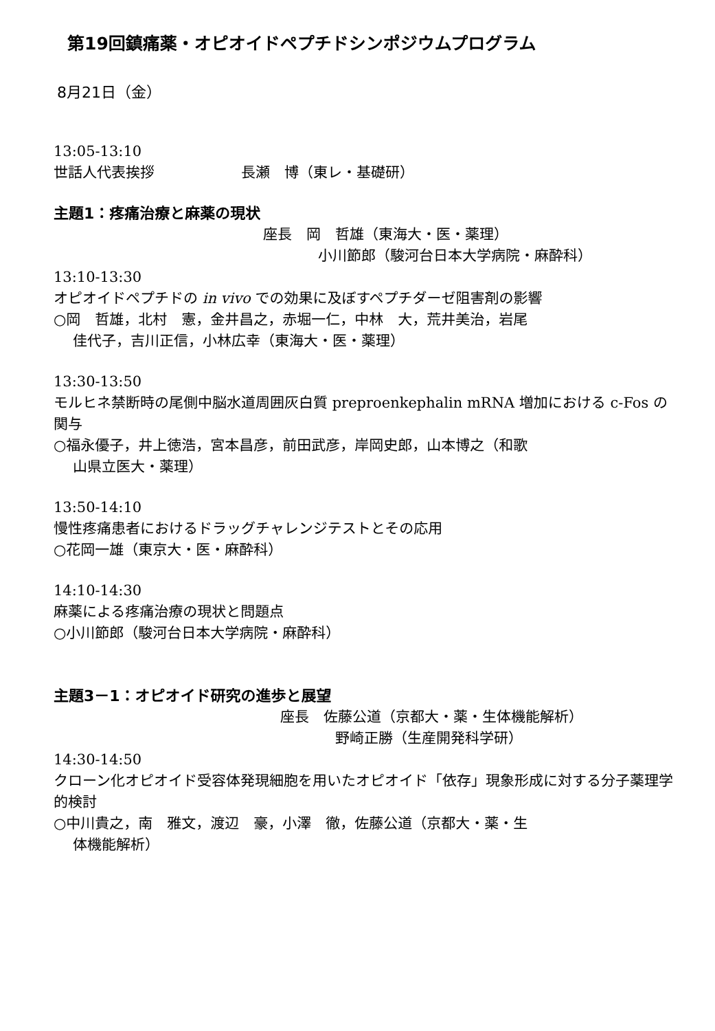第19回鎮痛薬・オピオイドペプチドシンポジウムプログラム
8月21日（金）
13:05-13:10
世話人代表挨拶　　　　　　長瀬　博（東レ・基礎研）
主題1：疼痛治療と麻薬の現状
座長　岡　哲雄（東海大・医・薬理）
小川節郎（駿河台日本大学病院・麻酔科）
13:10-13:30
オピオイドペプチドの in vivo での効果に及ぼすペプチダーゼ阻害剤の影響
○岡　哲雄，北村　憲，金井昌之，赤堀一仁，中林　大，荒井美治，岩尾
佳代子，吉川正信，小林広幸（東海大・医・薬理）
13:30-13:50
モルヒネ禁断時の尾側中脳水道周囲灰白質 preproenkephalin mRNA 増加における c-Fos の関与
○福永優子，井上徳浩，宮本昌彦，前田武彦，岸岡史郎，山本博之（和歌
山県立医大・薬理）
13:50-14:10
慢性疼痛患者におけるドラッグチャレンジテストとその応用
○花岡一雄（東京大・医・麻酔科）
14:10-14:30
麻薬による疼痛治療の現状と問題点
○小川節郎（駿河台日本大学病院・麻酔科）
主題3－1：オピオイド研究の進歩と展望
座長　佐藤公道（京都大・薬・生体機能解析）
野崎正勝（生産開発科学研）
14:30-14:50
クローン化オピオイド受容体発現細胞を用いたオピオイド「依存」現象形成に対する分子薬理学的検討
○中川貴之，南　雅文，渡辺　豪，小澤　徹，佐藤公道（京都大・薬・生
体機能解析）